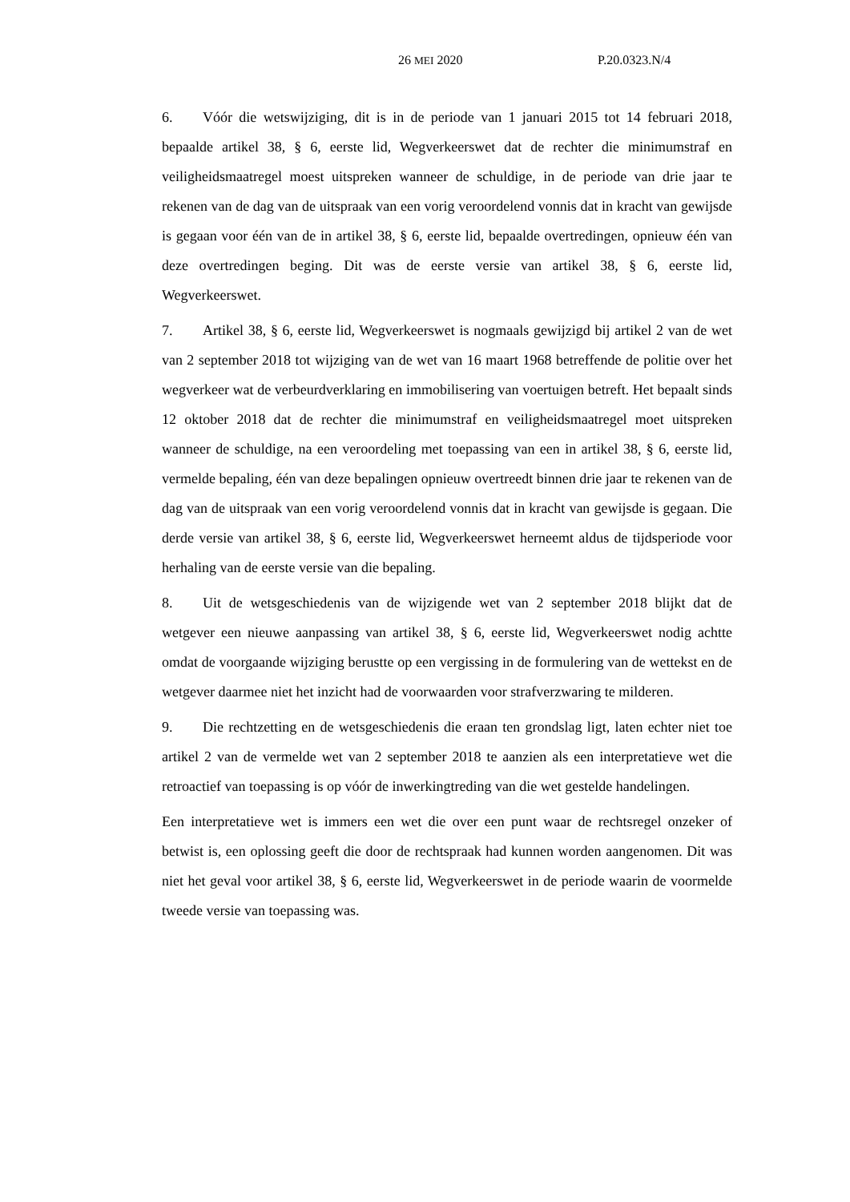26 MEI 2020 P.20.0323.N/4
6. Vóór die wetswijziging, dit is in de periode van 1 januari 2015 tot 14 februari 2018, bepaalde artikel 38, § 6, eerste lid, Wegverkeerswet dat de rechter die minimumstraf en veiligheidsmaatregel moest uitspreken wanneer de schuldige, in de periode van drie jaar te rekenen van de dag van de uitspraak van een vorig veroordelend vonnis dat in kracht van gewijsde is gegaan voor één van de in artikel 38, § 6, eerste lid, bepaalde overtredingen, opnieuw één van deze overtredingen beging. Dit was de eerste versie van artikel 38, § 6, eerste lid, Wegverkeerswet.
7. Artikel 38, § 6, eerste lid, Wegverkeerswet is nogmaals gewijzigd bij artikel 2 van de wet van 2 september 2018 tot wijziging van de wet van 16 maart 1968 betreffende de politie over het wegverkeer wat de verbeurdverklaring en immobilisering van voertuigen betreft. Het bepaalt sinds 12 oktober 2018 dat de rechter die minimumstraf en veiligheidsmaatregel moet uitspreken wanneer de schuldige, na een veroordeling met toepassing van een in artikel 38, § 6, eerste lid, vermelde bepaling, één van deze bepalingen opnieuw overtreedt binnen drie jaar te rekenen van de dag van de uitspraak van een vorig veroordelend vonnis dat in kracht van gewijsde is gegaan. Die derde versie van artikel 38, § 6, eerste lid, Wegverkeerswet herneemt aldus de tijdsperiode voor herhaling van de eerste versie van die bepaling.
8. Uit de wetsgeschiedenis van de wijzigende wet van 2 september 2018 blijkt dat de wetgever een nieuwe aanpassing van artikel 38, § 6, eerste lid, Wegverkeerswet nodig achtte omdat de voorgaande wijziging berustte op een vergissing in de formulering van de wettekst en de wetgever daarmee niet het inzicht had de voorwaarden voor strafverzwaring te milderen.
9. Die rechtzetting en de wetsgeschiedenis die eraan ten grondslag ligt, laten echter niet toe artikel 2 van de vermelde wet van 2 september 2018 te aanzien als een interpretatieve wet die retroactief van toepassing is op vóór de inwerkingtreding van die wet gestelde handelingen.
Een interpretatieve wet is immers een wet die over een punt waar de rechtsregel onzeker of betwist is, een oplossing geeft die door de rechtspraak had kunnen worden aangenomen. Dit was niet het geval voor artikel 38, § 6, eerste lid, Wegverkeerswet in de periode waarin de voormelde tweede versie van toepassing was.